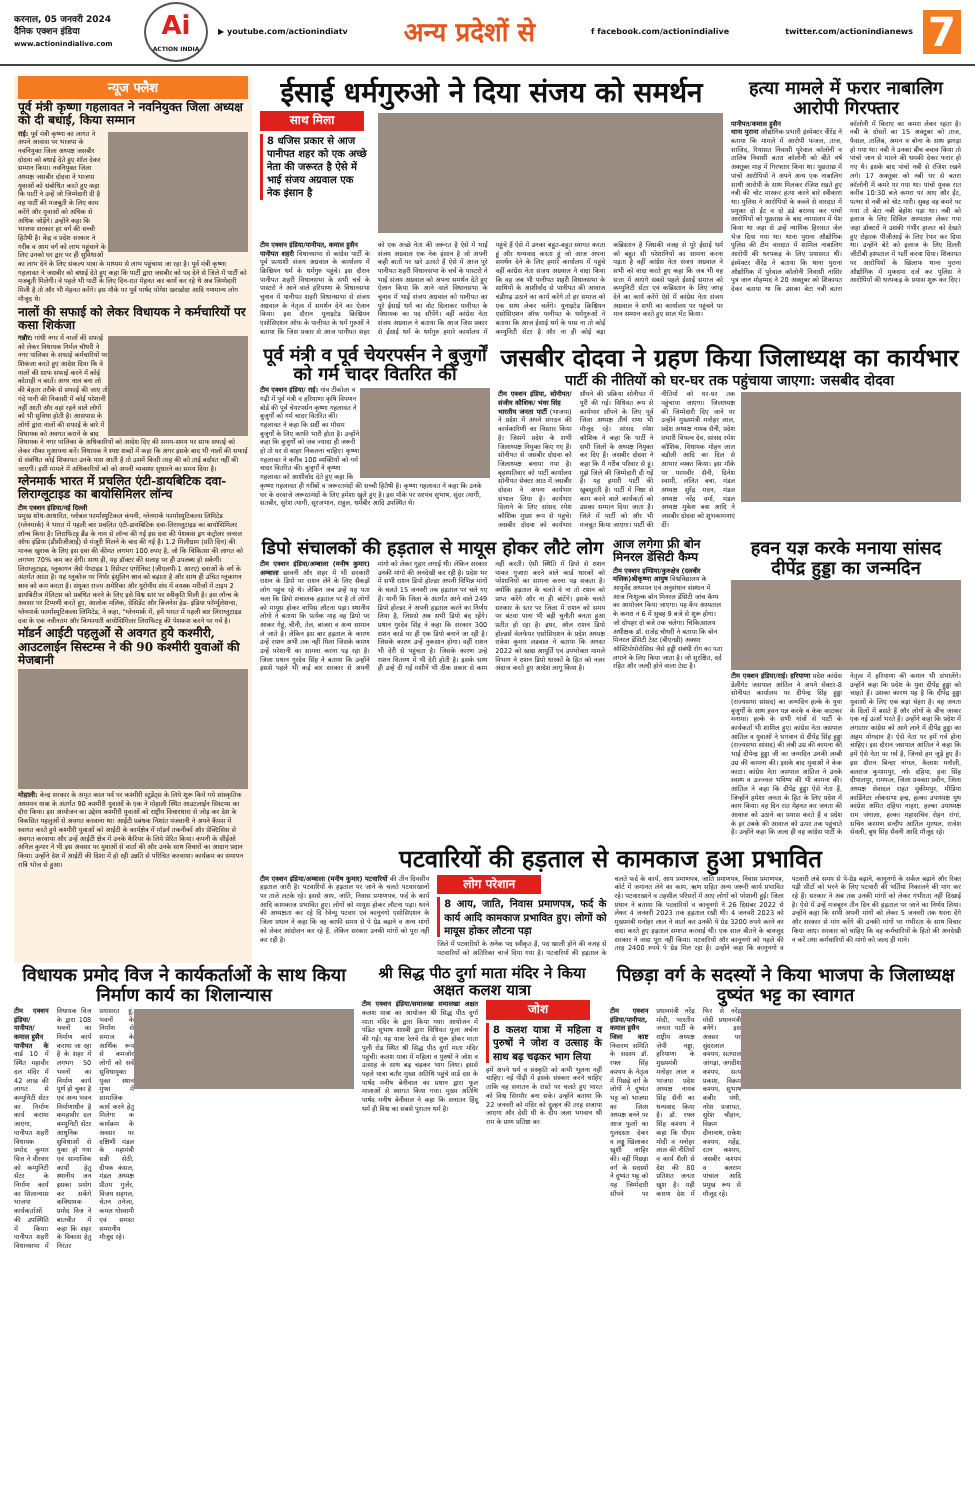करनाल, 05 जनवरी 2024
दैनिक एक्शन इंडिया
www.actionindialive.com
Ai
ACTION INDIA
▶ youtube.com/actionindiatv अन्य प्रदेशों से f facebook.com/actionindialive twitter.com/actionindianews
7
न्यूज फ्लैश
पूर्व मंत्री कृष्णा गहलावत ने नवनियुक्त जिला अध्यक्ष को दी बधाई, किया सम्मान
राई: पूर्व मंत्री कृष्णा का लागत ने अपने आवास पर भाजपा के नवनियुक्त जिला अध्यक्ष जसबीर दोदवा को बधाई देते हुए शॉल देकर सम्मान किया। नवनियुक्त जिला अध्यक्ष जसबीर दोदवा ने भाजपा युवाओं को संबोधित करते हुए कहा कि पार्टी ने उन्हें जो जिम्मेदारी दी है वह पार्टी की मजबूती के लिए काम करेंगे और युवाओं को अधिक से अधिक जोड़ेंगे। उन्होंने कहा कि भाजपा सरकार हर वर्ग की सच्ची हितैषी है। केंद्र व प्रदेश सरकार ने गरीब व आम वर्ग को लाभ पहुंचाने के लिए उनको घर द्वार पर ही सुविधाओं का लाभ देने के लिए संकल्प यात्रा के माध्यम से लाभ पहुंचाया जा रहा है। पूर्व मंत्री कृष्णा गहलावत ने जसबीर को बधाई देते हुए कहा कि पार्टी द्वारा जसबीर को पद देने से जिले में पार्टी को मजबूती मिलेगी। वे पहले भी पार्टी के लिए दिन-रात मेहनत कर कार्य कर रहे थे अब जिम्मेदारी मिली है तो और भी मेहनत करेंगे। इस मौके पर पूर्व पार्षद योगेश खरखोदा आदि गणमान्य लोग मौजूद थे।
नालों की सफाई को लेकर विधायक ने कर्मचारियों पर कसा शिकंजा
गन्नौर: गांधी नगर में नालों की सफाई को लेकर विधायक निर्मल चौधरी ने नगर पालिका के सफाई कर्मचारियों पर शिकंजा करते हुए आदेश दिया कि वे नालों की साफ सफाई करने में कोई कोताही न बरतें। अगर नाल बना लो की बेहतर तरीके से सफाई की जाए तो गंदे पानी की निकासी में कोई परेशानी नहीं आती और वहां रहने वाले लोगों को भी सुविधा होती है। आसपास के लोगों द्वारा नालों की सफाई के बारे में विधायक को अवगत कराने के बाद विधायक ने नगर पालिका के अधिकारियों को आदेश दिए की समय-समय पर साफ सफाई को लेकर मौका मुआयना करें। विधायक ने स्पष्ट शब्दों में कहा कि अगर इसके बाद भी नालों की सफाई से संबंधित कोई शिकायत उनके पास आती है तो उसमें किसी तरह की को ताई बर्दाश्त नहीं की जाएगी। इसी मामले में अधिकारियों को को अपनी व्यवस्था सुधारने का समय दिया है।
ग्लेनमार्क भारत में प्रचलित एंटी-डायबिटिक दवा- लिराग्लूटाइड का बायोसिमिलर लॉन्च
टीम एक्शन इंडिया/नई दिल्ली
प्रमुख शोध-आधारित, ग्लोबल फार्मास्युटिकल कंपनी, ग्लेनमार्क फार्मास्युटिकल्स लिमिटेड (ग्लेनमार्क) ने भारत में पहली बार प्रचलित एंटी-डायबिटिक दवा-लिराग्लूटाइड का बायोसिमिलर लॉन्च किया है। लिराफिटट्ट ब्रैंड के नाम से लॉन्च की गई इस दवा की पेशकश ड्रग कंट्रोलर जनरल ऑफ इंडिया (डीसीजीआई) से मंजूरी मिलने के बाद की गई है। 1.2 मिलीग्राम (प्रति दिन) की मानक खुराक के लिए इस दवा की कीमत लगभग 100 रुपए है, जो कि चिकित्सा की लागत को लगभग 70% कम कर देगी। साथ ही, यह डॉक्टर की सलाह पर ही उपलब्ध हो सकेगी। लिराग्लूटाइड, ग्लूकागन जैसे पेप्टाइड 1 रिसेप्टर एगोनिस्ट (जीएलपी-1 आरए) दवाओं के वर्ग के अंतर्गत आता है। यह ग्लूकोज पर निर्भर इंसुलिन स्राव को बढ़ाता है और साथ ही उचित ग्लूकागन स्राव को कम करता है। संयुक्त राज्य अमेरिका और यूरोपीय संघ में वयस्क मरीजों में टाइप 2 डायबिटीज मेलिटस को प्रबंधित करने के लिए इसे विश्व स्तर पर स्वीकृति मिली है। इस लॉन्च के अवसर पर टिप्पणी करते हुए, आलोक मलिक, प्रेसिडेंट और बिजनेस हेड- इंडिया फॉर्म्युलेशन्स, ग्लेनमार्क फार्मास्यूटिकल्स लिमिटेड, ने कहा, "ग्लेनमार्क में, हमें भारत में पहली बार लिराग्लूटाइड दवा के एक नवीनतम और किफायती बायोसिमिलर लिराफिटट्ट की पेशकश करने पर गर्व है।
मॉडर्न आईटी पहलुओं से अवगत हुये कश्मीरी, आउटलाईन सिस्टम्स ने की 90 कश्मीरी युवाओं की मेजबानी
मोहाली: केन्द्र सरकार के अमृत काल पर्व पर कश्मीरी स्टूडेंट्स के लिये शुरू किये गये सांस्कृतिक अध्ययन यात्रा के अंतर्गत 90 कश्मीरी युवाओं के एक ने मोहाली स्थित आउटलाईन सिस्टम्स का दौरा किया। इस आयोजन का उद्देश्य कश्मीरी युवाओं को राष्ट्रीय विचारधारा से जोड़ कर देश के विकसित पहलुओं से अवगत करवाना था। आईटी प्रबंधक निशांत पंजवानी ने अपने कैंपस में स्वागत करते हुये कश्मीरी युवाओं को आईटी के कार्यक्षेत्र में मॉडर्न तकनीकों और प्रेक्टिसिस से अवगत करवाया और उन्हें आईटी क्षेत्र में उनके कैरियर के लिये प्रेरित किया। कंपनी के सीईओ अनिल कुमार ने भी इस अवसर पर युवाओं से वार्ता की और उनके साथ विचारों का आदान प्रदान किया। उन्होंने देश में आईटी की दिशा में हो रही उन्नति से परिचित करवाया। कार्यक्रम का समापन रात्रि भोज से हुआ।
ईसाई धर्मगुरुओ ने दिया संजय को समर्थन
साथ मिला
8 धजिस प्रकार से आज पानीपत शहर को एक अच्छे नेता की जरूरत है ऐसे में भाई संजय अग्रवाल एक नेक इंसान है
टीम एक्शन इंडिया/पानीपत, कमाल हुसैन
पानीपत शहरी विधानसभा से कांग्रेस पार्टी के पूर्व प्रत्याशी संजय अग्रवाल के कार्यालय में क्रिश्चियन धर्म के धर्मगुरु पहुंचे। इस दौरान पानीपत शहरी विधानसभा के सभी चर्च के पास्टरो ने आने वाले हरियाणा के विधानसभा चुनाव में पानीपत शहरी विधानसभा से संजय अग्रवाल के नेतृत्व में समर्थन देने का ऐलान किया। इस दौरान यूनाइटेड क्रिश्चियन एसोसिएशन ऑफ के पानीपत के धर्म गुरुओं ने बताया कि जिस प्रकार से आज पानीपत शहर को एक अच्छे नेता की जरूरत है ऐसे में भाई संजय अग्रवाल एक नेक इंसान है जो अपनी कही बातों पर खरे उतरते हैं ऐसे में आज पूरे पानीपत शहरी विधानसभा के चर्च के पास्टरो ने भाई संजय अग्रवाल को अपना समर्थन देते हुए ऐलान किया कि आने वाले विधानसभा के चुनाव में भाई संजय अग्रवाल को पानीपत का पूरे ईसाई धर्म का वोट दिलाकर पानीपत के विधायक का पद सौंपेंगे। वहीं कांग्रेस नेता संजय अग्रवाल ने बताया कि आज जिस प्रकार से ईसाई धर्म के धर्मगुरु हमारे कार्यालय में पहुंचे हैं ऐसे में उनका बहुत-बहुत स्वागत करता हूं और धन्यवाद करता हूं जो आज अपना समर्थन देने के लिए हमारे कार्यालय में पहुंचे वहीं कांग्रेस नेता संजय अग्रवाल ने वादा किया कि वह जब भी पानीपत शहरी विधानसभा के साथियों के आशीर्वाद से पानीपत की आवाज चंडीगढ़ उठाने का कार्य करेंगे तो हर समाज को एक साथ लेकर चलेंगे। यूनाइटेड क्रिश्चियन एसोसिएशन ऑफ पानीपत के धर्मगुरुओं ने बताया कि आज ईसाई धर्म के पास ना तो कोई कम्युनिटी सेंटर है और ना ही कोई बड़ा कब्रिस्तान है जिसकी वजह से पूरे ईसाई धर्म को बहुत सी परेशानियों का सामना करना पड़ता है वहीं कांग्रेस नेता संजय अग्रवाल ने सभी को वादा करते हुए कहा कि जब भी वह सत्ता में आएंगे सबसे पहले ईसाई समाज को कम्युनिटी सेंटर एवं कब्रिस्तान के लिए जगह देने का कार्य करेंगे ऐसे में कांग्रेस नेता संजय अग्रवाल ने सभी का कार्यालय पर पहुंचने पर मान सम्मान करते हुए साल भेंट किया।
हत्या मामले में फरार नाबालिग आरोपी गिरफ्तार
पानीपत/कमाल हुसैन
थाना पुराना औद्योगिक प्रभारी इंस्पेक्टर वीरेंद्र ने बताया कि मामले में आरोपी फजल, ताज, साजिद, रियासत निवासी पुरेवाल कॉलोनी व तालिब निवासी बतरा कॉलोनी को बीते वर्ष अक्तूबर माह में गिरफ्तार किया था। पूछताछ में पांचों आरोपियों ने अपने अन्य एक नाबालिग साथी आरोपी के साथ मिलकर रंजिश रखते हुए नबी की चोट मारकर हत्या करने बारे स्वीकारा था। पुलिस ने आरोपियों के कब्जे से वारदात में प्रयुक्त दो ईंट व दो डंडे बरामद कर पांचों आरोपियों को पूछताछ के बाद न्यायालय में पेश किया था जहा से उन्हें न्यायिक हिरासत जेल भेज दिया गया था। थाना पुराना औद्योगिक पुलिस की टीम वारदात में शामिल नाबालिग आरोपी की धरपकड़ के लिए प्रयासरत थी। इंस्पेक्टर वीरेंद्र ने बताया कि थाना पुराना औद्योगिक में पुरेवाल कॉलोनी निवासी नासिर पुत्र जान मोहम्मद ने 20 अक्तूबर को शिकायत देकर बताया था कि उसका बेटा नबी बतरा कॉलोनी में किराए का कमरा लेकर रहता है। नबी के दोस्तों का 15 अक्टूबर को ताज, फैसल, तालिब, अमन व बोना के साथ झगड़ा हो गया था। नबी ने उनका बीच बचाव किया तो पांचो जान से मारने की धमकी देकर फरार हो गए थे। इसके बाद पांचो नबी से रंजिश रखने लगे। 17 अक्तूबर को नबी घर से बतरा कॉलोनी में कमरे पर गया था। पांचो युवक रात करीब 10:30 बजे कमरा पर आए और ईंट, पत्थर से नबी को चोट मारी। सुबह वह कमरे पर गया तो बेटा नबी बेहोश पड़ा था। नबी को इलाज के लिए सिविल अस्पताल लेकर गया जहा डॉक्टरों ने उसकी गंभीर हालत को देखते हुए रोहतक पीजीआई के लिए रेफर कर दिया था। उन्होंने बेटे को इलाज के लिए दिल्ली जीटीबी हस्पताल में भर्ती करवा दिया। शिकायत पर आरोपियों के खिलाफ थाना पुराना औद्योगिक में मुकदमा दर्ज कर पुलिस ने आरोपियों की धरपकड़ के प्रयास शुरू कर दिए।
पूर्व मंत्री व पूर्व चेयरपर्सन ने बुजुर्गों को गर्म चादर वितरित कीं
टीम एक्शन इंडिया/ राई। गांव टीकोला व गढ़ी में पूर्व मंत्री व हरियाणा कृषि विपणन बोर्ड की पूर्व चेयरपर्सन कृष्णा गहलावत ने बुजुर्गों को गर्म चादर वितरित कीं। गहलावत ने कहा कि सर्दी का मौसम बुजुर्गों के लिए काफी भारी होता है। उन्होंने कहा कि बुजुर्गों को जब ज्यादा ही जरूरी हो तो घर से बाहर निकलना चाहिए। कृष्णा गहलावत ने करीब 100 व्यक्तियों को गर्म चादर वितरित की। बुजुर्गों ने कृष्णा गहलावत को आशीर्वाद देते हुए कहा कि कृष्णा गहलावत ही गरीबों व जरूरतमंदों की सच्ची हितैषी है। कृष्णा गहलावत ने कहा कि उनके घर के दरवाजे जरूरतमंदों के लिए हमेशा खुले हुए है। इस मौके पर सरपंच सुभाष, सुंदर त्यागी, सतबीर, सुरेश त्यागी, सूरजभान, राहुल, धर्मबीर आदि उपस्थित थे।
जसबीर दोदवा ने ग्रहण किया जिलाध्यक्ष का कार्यभार
पार्टी की नीतियों को घर-घर तक पहुंचाया जाएगा: जसबीद दोदवा
टीम एक्शन इंडिया, सोनीपत/ संजीव कौशिक/ भंवर सिंह
भारतीय जनता पार्टी (भाजपा) ने प्रदेश में अपने संगठन की कार्यकारिणी का विस्तार किया है। जिसमें प्रदेश के सभी जिलाध्यक्ष नियुक्त किए गए हैं। सोनीपत से जसबीर दोदवा को जिलाध्यक्ष बनाया गया है। बृहस्पतिवार को पार्टी कार्यालय सोनीपत सेक्टर आठ में जसबीर दोदवा ने अपना कार्यभार संभाल लिया है। कार्यभार दिलाने के लिए सांसद रमेश कौशिक मुख्य रूप से पहुंचे। जसबीर दोदवा को कार्यभार सौंपने की प्रक्रिया सोनीपत में पूरी की गई। विधिवत रूप से कार्यभार सौंपने के लिए पूर्व जिला अध्यक्ष तीर्थ राणा भी मौजूद रहे। सांसद रमेश कौशिक ने कहा कि पार्टी ने सभी जिलों के अध्यक्ष नियुक्त कर दिए हैं। जसबीर दोदवा ने कहा कि मैं गरीब परिवार से हूं। मुझे जिले की जिम्मेदारी दी गई है। यह हमारी पार्टी की खूबसूरती है। पार्टी में निष्ठा से काम करने वाले कार्यकर्ता को उसका सम्मान दिया जाता है। जिले में पार्टी को और भी मजबूत किया जाएगा। पार्टी की नीतियों को घर-घर तक पहुंचाया जाएगा। जिलाध्यक्ष की जिम्मेदारी दिए जाने पर उन्होंने मुख्यमंत्री मनोहर लाल, प्रदेश अध्यक्ष नायब सैनी, प्रदेश प्रभारी विपल्व देव, सांसद रमेश कौशिक, विधायक मोहन लाल बडौली आदि का दिल से आभार व्यक्त किया। इस मौके पर परमवीर सैनी, दिनेश स्वामी, ललित बत्रा, मंडल अध्यक्ष सुरेंद्र मदन, मंडल अध्यक्ष नरेंद्र वर्मा, मंडल अध्यक्ष मुकेश बत्रा आदि ने जसबीर दोदवा को शुभकामनाएं दीं।
डिपो संचालकों की हड़ताल से मायूस होकर लौटे लोग
टीम एक्शन इंडिया/अम्बाला (मनीष कुमार) अम्बाला छावनी और शहर में भी सरकारी राशन के डिपो पर राशन लेने के लिए सैंकड़ों लोग पहुंच रहे थे। लेकिन जब उन्हें यह पता चला कि डिपो संचालक हड़ताल पर है तो लोगों को मायूस होकर वापिस लौटना पड़ा। स्थानीय लोगो ने बताया कि प्रत्येक माह वह डिपो पर आकर गेहूं, चीनी, तेल, बाजरा व अन्य सामान ले जाते है। लेकिन इस बार हड़ताल के कारण उन्हें राशन अभी तक नहीं मिला जिसके कारण उन्हें परेशानी का सामना करना पड़ रहा है। जिला प्रधान गुरदेव सिंह ने बताया कि उन्होंने इससे पहले भी कई बार सरकार से अपनी मांगो को लेकर गुहार लगाई थी। लेकिन सरकार उनकी मांगो की अनदेखी कर रही है। प्रदेश भर में सभी राशन डिपो होल्डर अपनी विभिन्न मांगों के चलते 15 जनवरी तक हड़ताल पर चले गए हैं। यानी कि जिला के अंतर्गत आने वाले 249 डिपो होल्डर ने अपनी हड़ताल करने का निर्णय लिया है, जिससे अब सभी डिपो बंद रहेंगे। प्रधान गुरदेव सिंह ने कहा कि सरकार 300 राशन कार्ड पर ही एक डिपो बनाने जा रही है। जिसके कारण उन्हें नुकसान होगा। वहीं राशन भी देरी से पहुंचता है। जिसके कारण उन्हे राशन वितरण में भी देरी होती है। इसके साथ ही उन्हे दी गई मशीनें भी ठीक प्रकार से काम नहीं करती। ऐसी स्थिति में डिपो से राशन पाकर गुजारा करने वाले कार्ड धारकों को परेशानियों का सामना करना पड़ सकता है। क्योंकि हड़ताल के चलते वे ना तो राशन को प्राप्त करेंगे और ना ही बांटेंगे। इसके चलते सरकार के स्तर पर जिला में राशन को समय पर बंटवा पाना भी बड़ी चुनौती बनता हुआ प्रतीत हो रहा है। इधर, ऑल राशन डिपो होल्डर्स वेलफेयर एसोसिएशन के प्रदेश अध्यक्ष राकेश कुमार लडवाल ने बताया कि अगस्त 2022 को खाद्य आपूर्ति एवं उपभोक्ता मामले विभाग ने राशन डिपो धारकों के हित को नजर अंदाज करते हुए आदेश लागू किया है।
आज लगेगा फ्री बोन मिनरल डेंसिटी कैम्प
टीम एक्शन इण्डिया/कुरुक्षेत्र (दलबीर मलिक)श्रीकृष्णा आयुष विश्वविद्यालय के आयुर्वेद अध्ययन एवं अनुसंधान संस्थान में आज निःशुल्क बोन मिनरल डेंसिटी जांच कैम्प का आयोजन किया जाएगा। यह कैंप अस्पताल के कमरा नं 6 में सुबह 9 बजे से शुरू होगा। जो दोपहर दो बजे तक चलेगा। चिकित्सालय अधीक्षक डॉ. राजेंद्र चौधरी ने बताया कि बोन मिनरल डेंसिटी टेस्ट (बीएनडी) अक्सर ऑस्टियोपोरोसिस जैसे हड्डी संबंधी रोग का पता लगाने के लिए किया जाता है। जो सुरक्षित, दर्द रहित और जल्दी होने वाला टेस्ट है।
हवन यज्ञ करके मनाया सांसद दीपेंद्र हुड्डा का जन्मदिन
टीम एक्शन इंडिया/राई। हरियाणा प्रदेश कांग्रेस डेलीगेट जसपाल आंतिल ने अपने सेक्टर-8 सोनीपत कार्यालय पर दीपेन्द्र सिंह हुड्डा (राज्यसभा सांसद) का जन्मदिन हल्के के युवा बुजुर्गों के साथ हवन यज्ञ करके व केक काटकर मनाया। हल्के के सभी गांवों से पार्टी के कार्यकर्ता भी शामिल हुए। कांग्रेस नेता जसपाल आंतिल व युवाओं ने भगवान से दीपेंद्र सिंह हुड्डा (राज्यसभा सांसद) की लंबी उम्र की कामना की भाई दीपेन्द्र हुड्डा जी का जन्मदिन उनकी लम्बी उम्र की कामना की। इसके बाद युवाओं ने केक काटा। कांग्रेस नेता जसपाल आंतिल ने उनके स्वस्थ व उज्ज्वल भविष्य की भी कामना की। आंतिल ने कहा कि दीपेंद्र हुड्डा ऐसे नेता हैं, जिन्होंने हमेशा जनता के हित के लिए प्रदेश में काम किया। वह दिन रात मेहनत कर जनता की आवाज को उठाने का प्रयास करते हैं व प्रदेश के हर तबके की आवाज को ऊपर तक पहुंचाते हैं। उन्होंने कहा कि जल्द ही वह कांग्रेस पार्टी के नेतृत्व में हरियाणा की कमान भी संभालेंगे। उन्होंने कहा कि प्रदेश के युवा दीपेंद्र हुड्डा को चाहते हैं। उसका कारण यह है कि दीपेंद्र हुड्डा युवाओं के लिए एक बड़ा चेहरा है। वह जनता के दिलों में बसते हैं और लोगों के बीच जाकर एक नई ऊर्जा भरते हैं। उन्होंने कहा कि प्रदेश में लगातार कांग्रेस को आगे लाने में दीपेंद्र हुड्डा का अहम योगदान है। ऐसे नेता पर हमें गर्व होना चाहिए। इस दौरान जसपाल आंतिल ने कहा कि हमें ऐसे नेता पर गर्व है, जिनसे हम जुड़े हुए हैं। इस दौरान बिन्दर नांगल, कैलाश मनौली, बलराज कुमामपुर, नफे दहिया, हवा सिंह दीपालपुर, रामफल, जिला प्रवक्ता प्रवीन, जिला अध्यक्ष सेवादल राहत मुकीमपुर, मीडिया कार्डिनेटर लोकसभा इन्द्र, हल्का उपाध्यक्ष यूथ कांग्रेस अमित दहिया नाहरा, हल्का उपाध्यक्ष राम जंगाला, हल्का महासचिव रोहन रांगां, सचिन करमण सन्दीप आंतिल मुरथल, राजेश सेवली, बुध सिंह सैवनी आदि मौजूद रहे।
पटवारियों की हड़ताल से कामकाज हुआ प्रभावित
टीम एक्शन इंडिया/अम्बाला (मनीष कुमार) पटवारियों की तीन दिवसीय हड़ताल जारी है। पटवारियों के हड़ताल पर जाने के चलते पटवारखानों पर ताले लटके रहे। इससे आय, जाति, निवास प्रमाणपत्र, फर्द के कार्य आदि कामकाज प्रभावित हुए। लोगों को मायूस होकर लौटना पड़ा। धरने की अध्यक्षता कर रहे दि रेवेन्यू पटवार एवं कानूनगो एसोसिएशन के जिला प्रधान ने कहा कि वह काफी समय से पे ग्रेड बढ़ाने व अन्य मांगों को लेकर आंदोलन कर रहे हैं, लेकिन सरकार उनकी मांगों को पूरा नहीं कर रही है।
लोग परेशान
8 आय, जाति, निवास प्रमाणपत्र, फर्द के कार्य आदि कामकाज प्रभावित हुए। लोगों को मायूस होकर लौटना पड़ा
जिले में पटवारियों के अनेक पद स्वीकृत हैं, पद खाली होने की वजह से पटवारियों को अतिरिक्त चार्ज दिया गया है। पटवारियों की हड़ताल के चलते फर्द के कार्य, आय प्रमाणपत्र, जाति प्रमाणपत्र, निवास प्रमाणपत्र, कोर्ट में जमानत लेने का काम, ऋण सहित अन्य जरूरी कार्य प्रभावित रहे। पटवारखाने व तहसील परिसरों में आए लोगों को परेशानी हुई। जिला प्रधान ने बताया कि पटवारियों व कानूनगो ने 26 दिसंबर 2022 से लेकर 4 जनवरी 2023 तक हड़ताल रखी थी। 4 जनवरी 2023 को मुख्यमंत्री मनोहर लाल ने वार्ता कर उनकी पे ग्रेड 3200 रुपये करने का वादा करते हुए हड़ताल समाप्त करवाई थी। एक साल बीतने के बावजूद सरकार ने वादा पूरा नहीं किया। पटवारियों और कानूनगो को पहले की तरह 2400 रुपये पे ग्रेड मिल रहा है। उन्होंने कहा कि कानूनगो व पटवारी लंबे समय से पे-ग्रेड बढ़ाने, कानूनगो के सर्कल बढ़ाने और रिक्त पड़ी सीटों को भरने के लिए पटवारी की भर्तियां निकालने की मांग कर रहे हैं। सरकार ने अब तक उनकी मांगों को लेकर गंभीरता नहीं दिखाई है। ऐसे में उन्हें मजबूरन तीन दिन की हड़ताल पर जाने का निर्णय लिया। उन्होंने कहा कि सभी अपनी मांगों को लेकर 5 जनवरी तक धरना देंगे और सरकार से मांग करेंगे की उनकी मांगों पर गंभीरता के साथ विचार किया जाए। सरकार को चाहिए कि वह कर्मचारियों के हितो की अनदेखी न करें तथा कर्मचारियों की मांगो को जल्द ही माने।
विधायक प्रमोद विज ने कार्यकर्ताओं के साथ किया निर्माण कार्य का शिलान्यास
टीम एक्शन इंडिया/ पानीपत/कमाल हुसैन
पानीपत के वार्ड 10 में स्थित महावीर दल मंदिर में 42 लाख की लागत से कम्युनिटी सेंटर का निर्माण कार्य कराया जाएगा, पानीपत शहरी विधायक प्रमोद कुमार विज ने वीरवार को कम्युनिटी सेंटर के निर्माण कार्य का शिलान्यास भाजपा कार्यकर्ताओं की उपस्थिति में किया। पानीपत शहरी विधानसभा में विधायक विज के द्वारा 108 भवनों का निर्माण कार्य कराया जा रहा है के शहर में लगभग 50 भवनों का निर्माण कार्य पूर्ण हो चुका है एवं अन्य भवन निर्माणाधीन है कमहावीर दल कम्युनिटी सेंटर आधुनिक सुविधाओं से युक्त हो गया एवं सामाजिक कार्यों हेतु स्थानीय जन इसका प्रयोग कर सकेंगे कविधायक प्रमोद विज ने बातचीत में कहा कि शहर के विकास हेतु निरंतर प्रयासरत हूं, भवनों के निर्माण से समाज के आर्थिक रूप से कमजोर लोगों को सर्व सुविधायुक्त युक्त स्थान मुफ्त में सामाजिक कार्य करने हेतु मिलेगा क कार्यक्रम के अवसर पर दक्षिणी मंडल के महामंत्री सन्नी सेठी, दीपक कंसल, मंडल अध्यक्ष प्रीतम गुर्जर, विजय सहगल, चेतन तनेजा, कमल गोस्वामी एवं समस्त सम्मानीय मौजूद रहे।
श्री सिद्ध पीठ दुर्गा माता मंदिर ने किया अक्षत कलश यात्रा
टीम एक्शन इंडिया/समालखा समालखा अक्षत कलश यात्रा का आयोजन श्री सिद्ध पीठ दुर्गा माता मंदिर के द्वारा किया गया। आयोजन में पंडित सुभाष शास्त्री द्वारा विधिवत पूजा अर्चना की गई। यह यात्रा रेलवे रोड से शुरू होकर माता पुली रोड स्थित श्री सिद्ध पीठ दुर्गा माता मंदिर पहुंची। कलश यात्रा में महिला व पुरुषों ने जोश व उत्साह के साथ बढ़ चढ़कर भाग लिया। इससे पहले यात्रा बतौर मुख्य अतिथि पहुंचे वार्ड दस के पार्षद मनीष बेनीवाल का प्रधान द्वारा फूल मालाओं से स्वागत किया गया। मुख्य अतिथि पार्षद मनीष बेनीवाल ने कहा कि सनातन हिंदू धर्म ही विश्व का सबसे पुरातन धर्म है।
जोश
8 कलश यात्रा में महिला व पुरुषों ने जोश व उत्साह के साथ बढ़ चढ़कर भाग लिया
हमें अपने धर्म व संस्कृति को कभी भूलना नहीं चाहिए। नई पीढ़ी में इसके संस्कार करने चाहिए ताकि वह सनातन के रास्ते पर चलते हुए भारत को विश्व सिरमौर बना सके। उन्होंने बताया कि 22 जनवरी को मंदिर को दुल्हन की तरह सजाया जाएगा और देसी घी के दीप जला भगवान श्री राम के प्राण प्रतिष्ठा का
पिछड़ा वर्ग के सदस्यों ने किया भाजपा के जिलाध्यक्ष दुष्यंत भट्ट का स्वागत
टीम एक्शन इंडिया/पानीपत, कमाल हुसैन
जिला काष्ट निवारण समिति के सदस्य डॉ. रफ्ल सिंह कश्यप के नेतृत्व में पिछड़े वर्ग के लोगों ने दुष्यंत भट्ट को भाजपा का जिला अध्यक्ष बनने पर आज फूलों का गुलदस्ता देकर व लड्डू खिलाकर खुशी जाहिर की। वहीं पिछड़ा वर्ग के सदस्यों ने दुष्यंत भट्ट को यह जिम्मेदारी सौंपने पर प्रधानमंत्री नरेंद्र मोदी, भारतीय जनता पार्टी के राष्ट्रीय अध्यक्ष जेपी नड्डा, हरियाणा के मुख्यमंत्री मनोहर लाल व भाजपा प्रदेश अध्यक्ष नायब सिंह सैनी का धन्यवाद किया है। डॉ. रफ्ल सिंह कश्यप ने कहा कि पीएम मोदी व मनोहर लाल की नीतियों व कार्य शैली से देश की 80 प्रतिशत जनता खुश है। यही कारण देश में फिर से नरेंद्र मोदी प्रधानमंत्री बनेंगे। इस अवसर पर सुंदरलाल कश्यप, सतपाल जांगड़ा, जगदीश कश्यप, सत्य प्रकाश, विक्रम कश्यप, सुभाष कबीर पंथी, नरेश प्रजापत, सुरेश चौहान, विक्रम दीनानाथ, राकेश कश्यप, महेंद्र, रतन कश्यप, जसबीर कश्यप व बलराम पांचाल आदि प्रमुख रूप से मौजूद रहे।